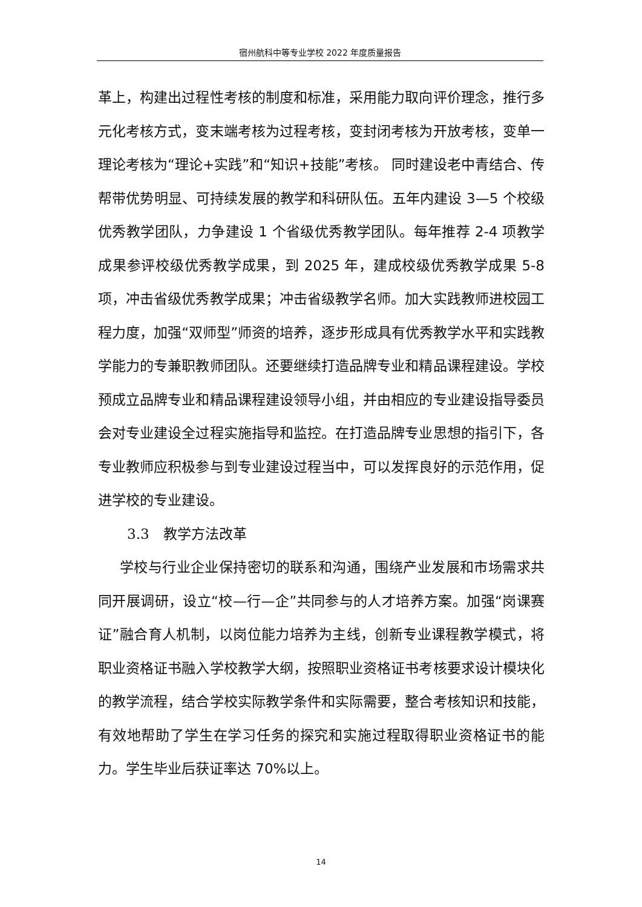宿州航科中等专业学校 2022 年度质量报告
革上，构建出过程性考核的制度和标准，采用能力取向评价理念，推行多元化考核方式，变末端考核为过程考核，变封闭考核为开放考核，变单一理论考核为“理论+实践”和“知识+技能”考核。 同时建设老中青结合、传帮带优势明显、可持续发展的教学和科研队伍。五年内建设 3—5 个校级优秀教学团队，力争建设 1 个省级优秀教学团队。每年推荐 2-4 项教学成果参评校级优秀教学成果，到 2025 年，建成校级优秀教学成果 5-8 项，冲击省级优秀教学成果；冲击省级教学名师。加大实践教师进校园工程力度，加强“双师型”师资的培养，逐步形成具有优秀教学水平和实践教学能力的专兼职教师团队。还要继续打造品牌专业和精品课程建设。学校预成立品牌专业和精品课程建设领导小组，并由相应的专业建设指导委员会对专业建设全过程实施指导和监控。在打造品牌专业思想的指引下，各专业教师应积极参与到专业建设过程当中，可以发挥良好的示范作用，促进学校的专业建设。
3.3　教学方法改革
学校与行业企业保持密切的联系和沟通，围绕产业发展和市场需求共同开展调研，设立“校—行—企”共同参与的人才培养方案。加强“岗课赛证”融合育人机制，以岗位能力培养为主线，创新专业课程教学模式，将职业资格证书融入学校教学大纲，按照职业资格证书考核要求设计模块化的教学流程，结合学校实际教学条件和实际需要，整合考核知识和技能，有效地帮助了学生在学习任务的探究和实施过程取得职业资格证书的能力。学生毕业后获证率达 70%以上。
14